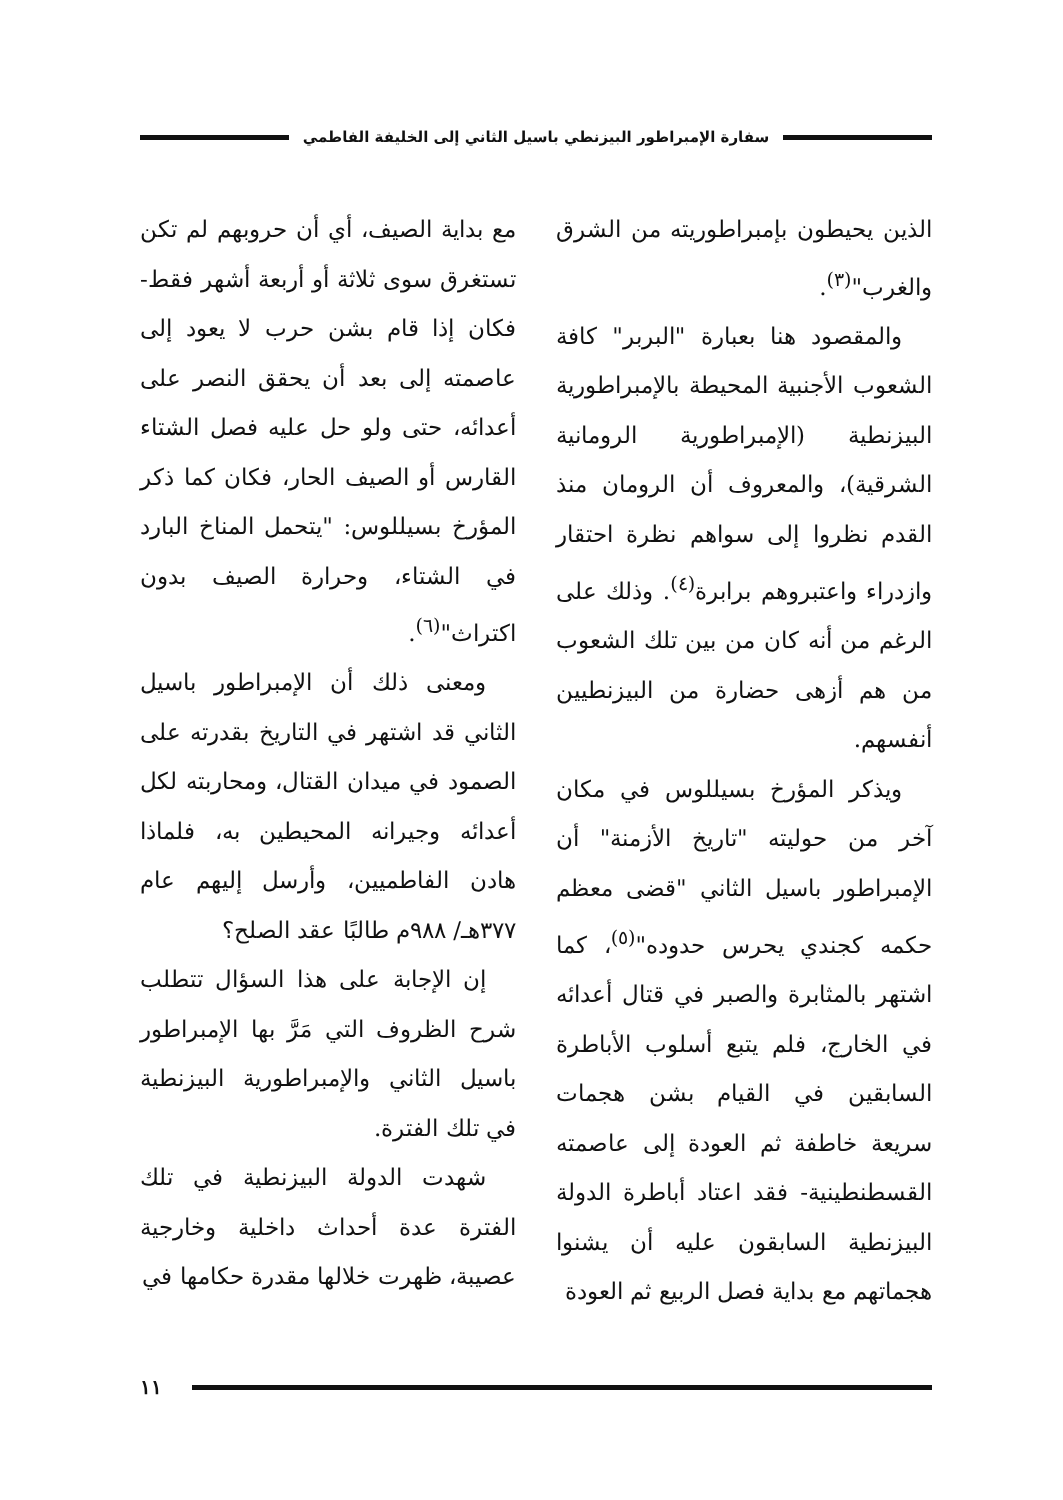سفارة الإمبراطور البيزنطي باسيل الثاني إلى الخليفة الفاطمي
الذين يحيطون بإمبراطوريته من الشرق والغرب"<sup>(٣)</sup>.
والمقصود هنا بعبارة "البربر" كافة الشعوب الأجنبية المحيطة بالإمبراطورية البيزنطية (الإمبراطورية الرومانية الشرقية)، والمعروف أن الرومان منذ القدم نظروا إلى سواهم نظرة احتقار وازدراء واعتبروهم برابرة<sup>(٤)</sup>. وذلك على الرغم من أنه كان من بين تلك الشعوب من هم أزهى حضارة من البيزنطيين أنفسهم.
ويذكر المؤرخ بسيللوس في مكان آخر من حوليته "تاريخ الأزمنة" أن الإمبراطور باسيل الثاني "قضى معظم حكمه كجندي يحرس حدوده"<sup>(٥)</sup>، كما اشتهر بالمثابرة والصبر في قتال أعدائه في الخارج، فلم يتبع أسلوب الأباطرة السابقين في القيام بشن هجمات سريعة خاطفة ثم العودة إلى عاصمته القسطنطينية- فقد اعتاد أباطرة الدولة البيزنطية السابقون عليه أن يشنوا هجماتهم مع بداية فصل الربيع ثم العودة
مع بداية الصيف، أي أن حروبهم لم تكن تستغرق سوى ثلاثة أو أربعة أشهر فقط- فكان إذا قام بشن حرب لا يعود إلى عاصمته إلى بعد أن يحقق النصر على أعدائه، حتى ولو حل عليه فصل الشتاء القارس أو الصيف الحار، فكان كما ذكر المؤرخ بسيللوس: "يتحمل المناخ البارد في الشتاء، وحرارة الصيف بدون اكتراث"<sup>(٦)</sup>.
ومعنى ذلك أن الإمبراطور باسيل الثاني قد اشتهر في التاريخ بقدرته على الصمود في ميدان القتال، ومحاربته لكل أعدائه وجيرانه المحيطين به، فلماذا هادن الفاطميين، وأرسل إليهم عام ٣٧٧هـ/ ٩٨٨م طالبًا عقد الصلح؟
إن الإجابة على هذا السؤال تتطلب شرح الظروف التي مَرَّ بها الإمبراطور باسيل الثاني والإمبراطورية البيزنطية في تلك الفترة.
شهدت الدولة البيزنطية في تلك الفترة عدة أحداث داخلية وخارجية عصيبة، ظهرت خلالها مقدرة حكامها في
١١